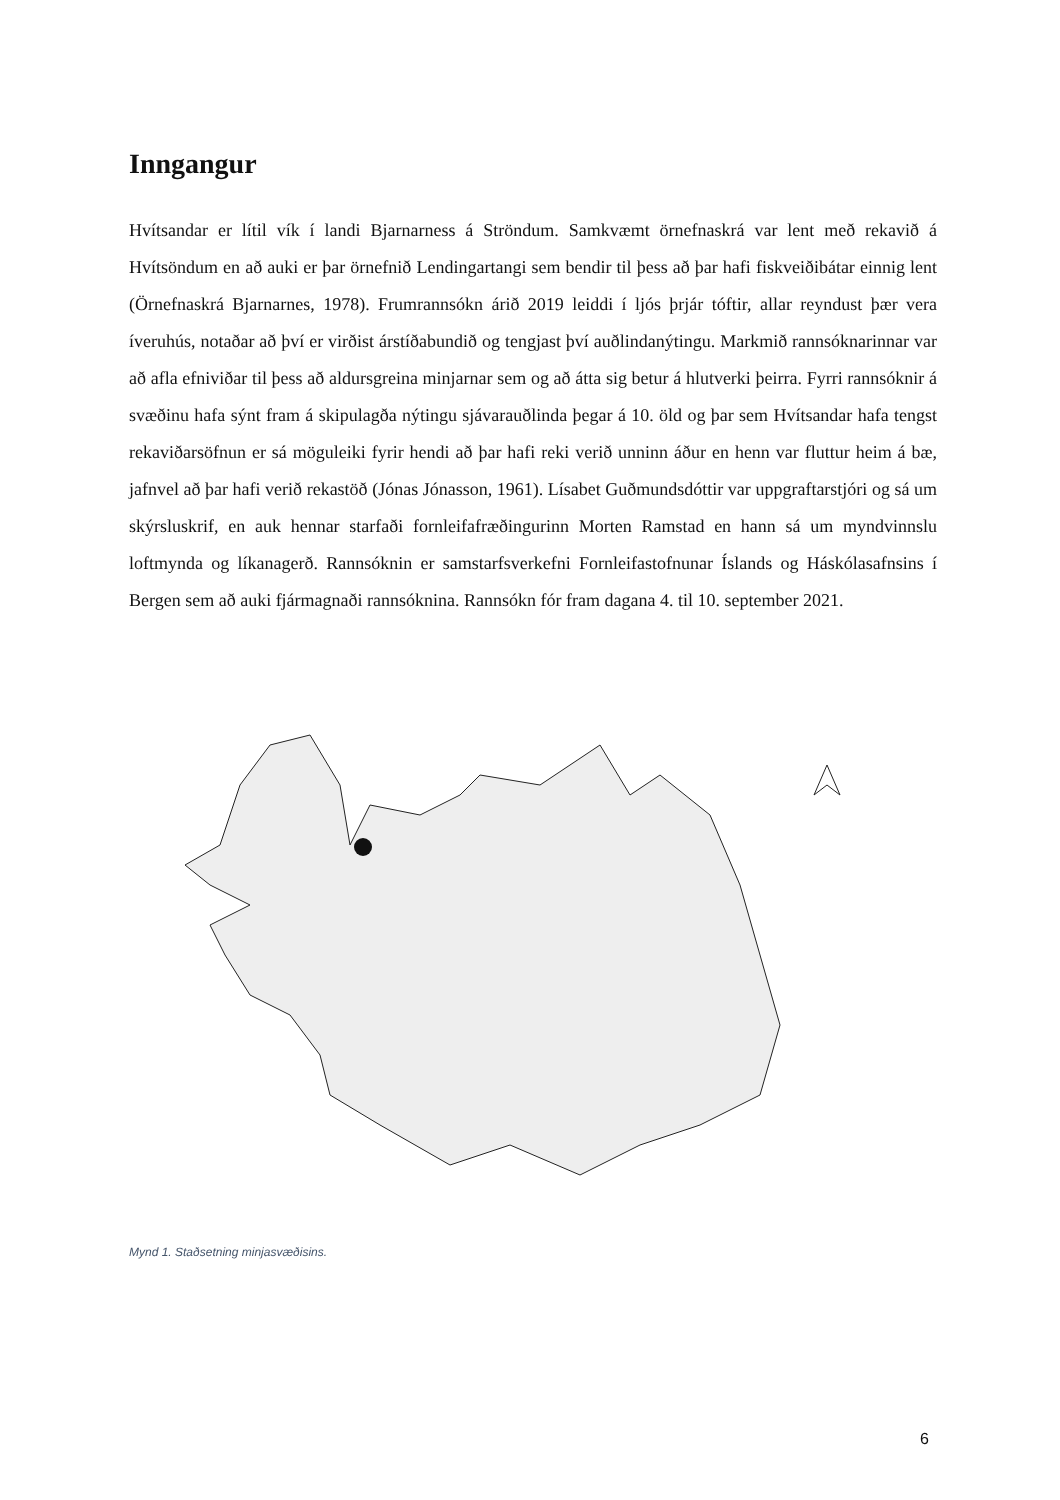Inngangur
Hvítsandar er lítil vík í landi Bjarnarness á Ströndum. Samkvæmt örnefnaskrá var lent með rekavið á Hvítsöndum en að auki er þar örnefnið Lendingartangi sem bendir til þess að þar hafi fiskveiðibátar einnig lent (Örnefnaskrá Bjarnarnes, 1978). Frumrannsókn árið 2019 leiddi í ljós þrjár tóftir, allar reyndust þær vera íveruhús, notaðar að því er virðist árstíðabundið og tengjast því auðlindanýtingu. Markmið rannsóknarinnar var að afla efniviðar til þess að aldursgreina minjarnar sem og að átta sig betur á hlutverki þeirra. Fyrri rannsóknir á svæðinu hafa sýnt fram á skipulagða nýtingu sjávarauðlinda þegar á 10. öld og þar sem Hvítsandar hafa tengst rekaviðarsöfnun er sá möguleiki fyrir hendi að þar hafi reki verið unninn áður en henn var fluttur heim á bæ, jafnvel að þar hafi verið rekastöð (Jónas Jónasson, 1961). Lísabet Guðmundsdóttir var uppgraftarstjóri og sá um skýrsluskrif, en auk hennar starfaði fornleifafræðingurinn Morten Ramstad en hann sá um myndvinnslu loftmynda og líkanagerð. Rannsóknin er samstarfsverkefni Fornleifastofnunar Íslands og Háskólasafnsins í Bergen sem að auki fjármagnaði rannsóknina. Rannsókn fór fram dagana 4. til 10. september 2021.
Mynd 1. Staðsetning minjasvæðisins.
6